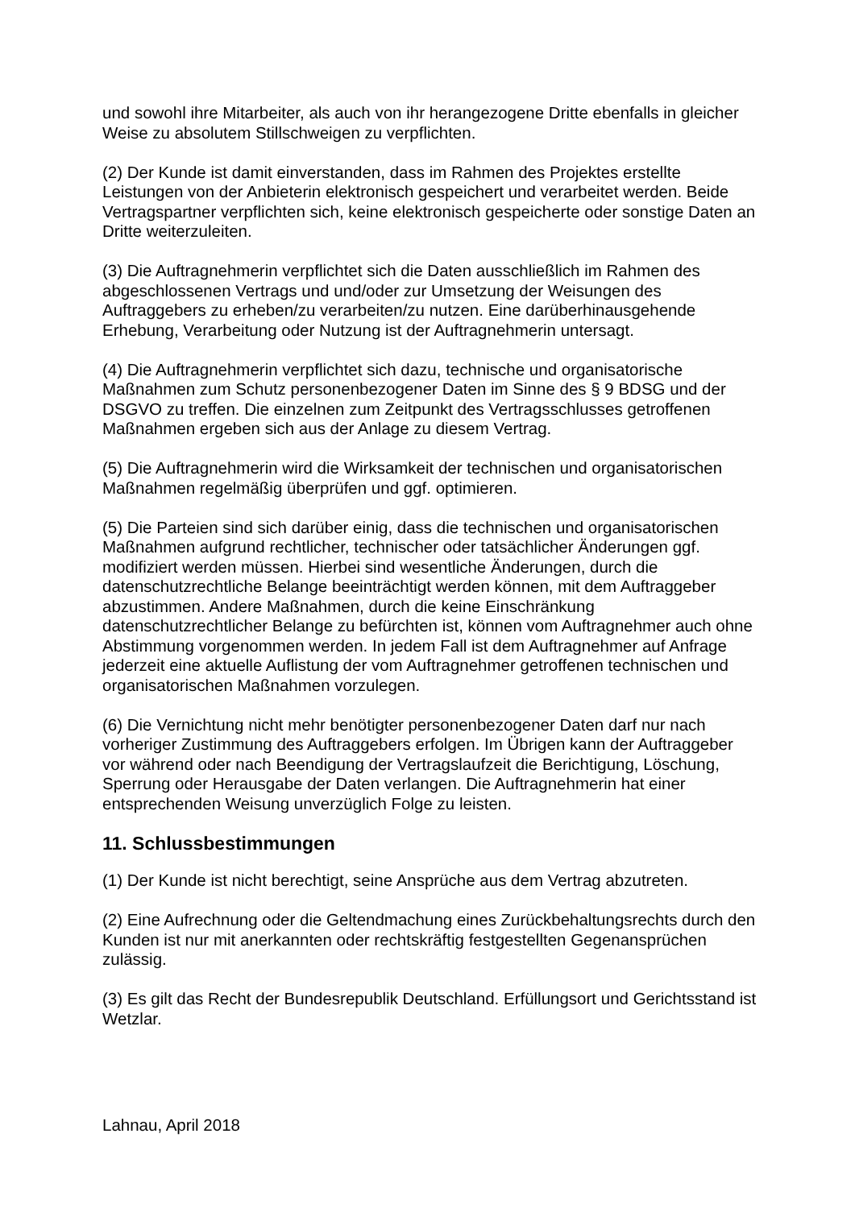und sowohl ihre Mitarbeiter, als auch von ihr herangezogene Dritte ebenfalls in gleicher Weise zu absolutem Stillschweigen zu verpflichten.
(2) Der Kunde ist damit einverstanden, dass im Rahmen des Projektes erstellte Leistungen von der Anbieterin elektronisch gespeichert und verarbeitet werden. Beide Vertragspartner verpflichten sich, keine elektronisch gespeicherte oder sonstige Daten an Dritte weiterzuleiten.
(3) Die Auftragnehmerin verpflichtet sich die Daten ausschließlich im Rahmen des abgeschlossenen Vertrags und und/oder zur Umsetzung der Weisungen des Auftraggebers zu erheben/zu verarbeiten/zu nutzen. Eine darüberhinausgehende Erhebung, Verarbeitung oder Nutzung ist der Auftragnehmerin untersagt.
(4) Die Auftragnehmerin verpflichtet sich dazu, technische und organisatorische Maßnahmen zum Schutz personenbezogener Daten im Sinne des § 9 BDSG und der DSGVO zu treffen. Die einzelnen zum Zeitpunkt des Vertragsschlusses getroffenen Maßnahmen ergeben sich aus der Anlage zu diesem Vertrag.
(5) Die Auftragnehmerin wird die Wirksamkeit der technischen und organisatorischen Maßnahmen regelmäßig überprüfen und ggf. optimieren.
(5) Die Parteien sind sich darüber einig, dass die technischen und organisatorischen Maßnahmen aufgrund rechtlicher, technischer oder tatsächlicher Änderungen ggf. modifiziert werden müssen. Hierbei sind wesentliche Änderungen, durch die datenschutzrechtliche Belange beeinträchtigt werden können, mit dem Auftraggeber abzustimmen. Andere Maßnahmen, durch die keine Einschränkung datenschutzrechtlicher Belange zu befürchten ist, können vom Auftragnehmer auch ohne Abstimmung vorgenommen werden. In jedem Fall ist dem Auftragnehmer auf Anfrage jederzeit eine aktuelle Auflistung der vom Auftragnehmer getroffenen technischen und organisatorischen Maßnahmen vorzulegen.
(6) Die Vernichtung nicht mehr benötigter personenbezogener Daten darf nur nach vorheriger Zustimmung des Auftraggebers erfolgen. Im Übrigen kann der Auftraggeber vor während oder nach Beendigung der Vertragslaufzeit die Berichtigung, Löschung, Sperrung oder Herausgabe der Daten verlangen. Die Auftragnehmerin hat einer entsprechenden Weisung unverzüglich Folge zu leisten.
11. Schlussbestimmungen
(1) Der Kunde ist nicht berechtigt, seine Ansprüche aus dem Vertrag abzutreten.
(2) Eine Aufrechnung oder die Geltendmachung eines Zurückbehaltungsrechts durch den Kunden ist nur mit anerkannten oder rechtskräftig festgestellten Gegenansprüchen zulässig.
(3) Es gilt das Recht der Bundesrepublik Deutschland. Erfüllungsort und Gerichtsstand ist Wetzlar.
Lahnau, April 2018